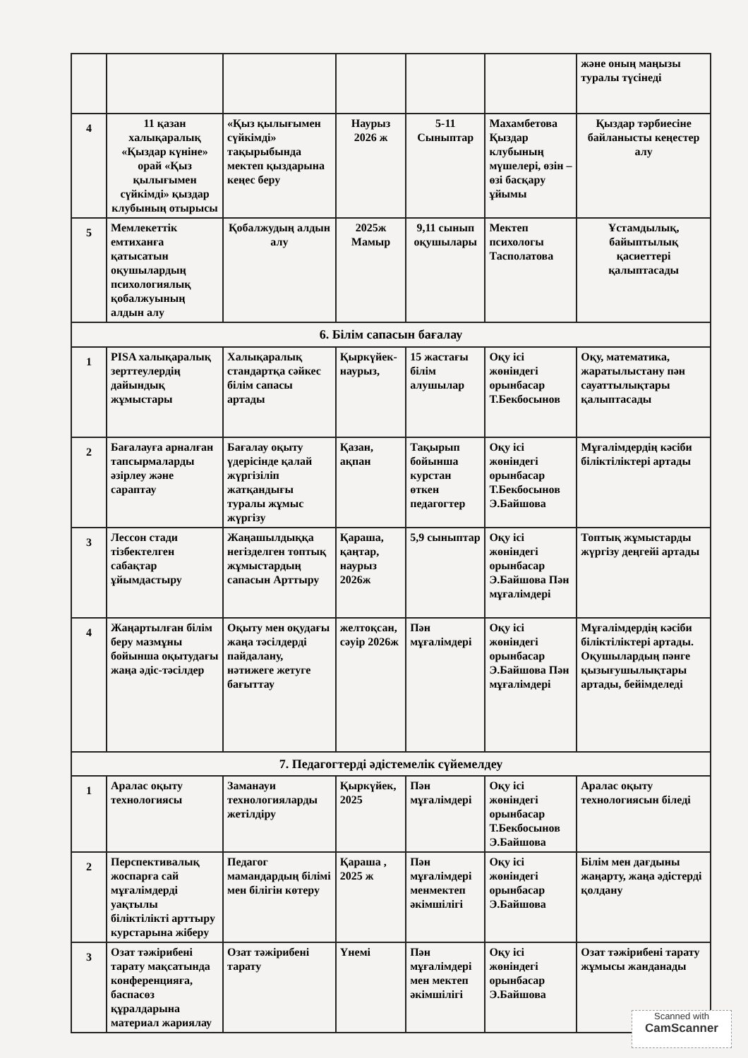| | | | | | | және оның маңызы туралы түсінеді |
| 4 | 11 қазан халықаралық «Қыздар күніне» орай «Қыз қылығымен сүйкімді» қыздар клубының отырысы | «Қыз қылығымен сүйкімді» тақырыбында мектеп қыздарына кеңес беру | Наурыз 2026 ж | 5-11 Сыныптар | Махамбетова Қыздар клубының мүшелері, өзін – өзі басқару ұйымы | Қыздар тәрбиесіне байланысты кеңестер алу |
| 5 | Мемлекеттік емтиханға қатысатын оқушылардың психологиялық қобалжуының алдын алу | Қобалжудың алдын алу | 2025ж Мамыр | 9,11 сынып оқушылары | Мектеп психологы Тасполатова | Ұстамдылық, байыптылық қасиеттері қалыптасады |
| 6. Білім сапасын бағалау | | | | | | |
| 1 | PISA халықаралық зерттеулердің дайындық жұмыстары | Халықаралық стандартқа сәйкес білім сапасы артады | Қыркүйек-наурыз, | 15 жастағы білім алушылар | Оқу ісі жөніндегі орынбасар Т.Бекбосынов | Оқу, математика, жаратылыстану пән сауаттылықтары қалыптасады |
| 2 | Бағалауға арналған тапсырмаларды әзірлеу және сараптау | Бағалау оқыту үдерісінде қалай жүргізіліп жатқандығы туралы жұмыс жүргізу | Қазан, ақпан | Тақырып бойынша курстан өткен педагогтер | Оқу ісі жөніндегі орынбасар Т.Бекбосынов Э.Байшова | Мұғалімдердің кәсіби біліктіліктері артады |
| 3 | Лессон стади тізбектелген сабақтар ұйымдастыру | Жаңашылдыққа негізделген топтық жұмыстардың сапасын Арттыру | Қараша, қаңтар, наурыз 2026ж | 5,9 сыныптар | Оқу ісі жөніндегі орынбасар Э.Байшова Пән мұғалімдері | Топтық жұмыстарды жүргізу деңгейі артады |
| 4 | Жаңартылған білім беру мазмұны бойынша оқытудағы жаңа әдіс-тәсілдер | Оқыту мен оқудағы жаңа тәсілдерді пайдалану, нәтижеге жетуге бағыттау | желтоқсан, сәуір 2026ж | Пән мұғалімдері | Оқу ісі жөніндегі орынбасар Э.Байшова Пән мұғалімдері | Мұғалімдердің кәсіби біліктіліктері артады. Оқушылардың пәнге қызығушылықтары артады, бейімделеді |
| 7. Педагогтерді әдістемелік сүйемелдеу | | | | | | |
| 1 | Аралас оқыту технологиясы | Заманауи технологияларды жетілдіру | Қыркүйек, 2025 | Пән мұғалімдері | Оқу ісі жөніндегі орынбасар Т.Бекбосынов Э.Байшова | Аралас оқыту технологиясын біледі |
| 2 | Перспективалық жоспарға сай мұғалімдерді уақтылы біліктілікті арттыру курстарына жіберу | Педагог мамандардың білімі мен білігін көтеру | Қараша , 2025 ж | Пән мұғалімдері менмектеп әкімшілігі | Оқу ісі жөніндегі орынбасар Э.Байшова | Білім мен дағдыны жаңарту, жаңа әдістерді қолдану |
| 3 | Озат тәжірибені тарату мақсатында конференцияға, баспасөз құралдарына материал жариялау | Озат тәжірибені тарату | Үнемі | Пән мұғалімдері мен мектеп әкімшілігі | Оқу ісі жөніндегі орынбасар Э.Байшова | Озат тәжірибені тарату жұмысы жанданады |
Scanned with
CamScanner